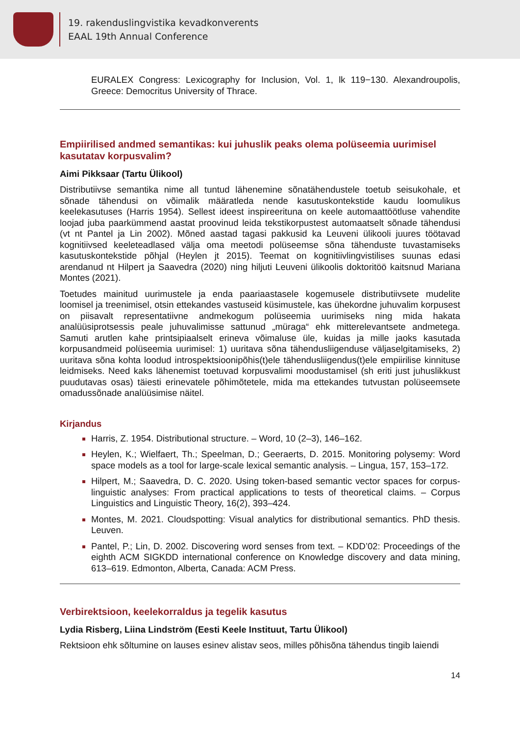19. rakenduslingvistika kevadkonverents
EAAL 19th Annual Conference
EURALEX Congress: Lexicography for Inclusion, Vol. 1, lk 119−130. Alexandroupolis, Greece: Democritus University of Thrace.
Empiirilised andmed semantikas: kui juhuslik peaks olema polüseemia uurimisel kasutatav korpusvalim?
Aimi Pikksaar (Tartu Ülikool)
Distributiivse semantika nime all tuntud lähenemine sõnatähendustele toetub seisukohale, et sõnade tähendusi on võimalik määratleda nende kasutuskontekstide kaudu loomulikus keelekasutuses (Harris 1954). Sellest ideest inspireerituna on keele automaattöötluse vahendite loojad juba paarkümmend aastat proovinud leida tekstikorpustest automaatselt sõnade tähendusi (vt nt Pantel ja Lin 2002). Mõned aastad tagasi pakkusid ka Leuveni ülikooli juures töötavad kognitiivsed keeleteadlased välja oma meetodi polüseemse sõna tähenduste tuvastamiseks kasutuskontekstide põhjal (Heylen jt 2015). Teemat on kognitiivlingvistilises suunas edasi arendanud nt Hilpert ja Saavedra (2020) ning hiljuti Leuveni ülikoolis doktoritöö kaitsnud Mariana Montes (2021).
Toetudes mainitud uurimustele ja enda paariaastasele kogemusele distributiivsete mudelite loomisel ja treenimisel, otsin ettekandes vastuseid küsimustele, kas ühekordne juhuvalim korpusest on piisavalt representatiivne andmekogum polüseemia uurimiseks ning mida hakata analüüsiprotsessis peale juhuvalimisse sattunud „müraga“ ehk mitterelevantsete andmetega. Samuti arutlen kahe printsipiaalselt erineva võimaluse üle, kuidas ja mille jaoks kasutada korpusandmeid polüseemia uurimisel: 1) uuritava sõna tähendusliigenduse väljaselgitamiseks, 2) uuritava sõna kohta loodud introspektsioonipõhis(t)ele tähendusliigendus(t)ele empiirilise kinnituse leidmiseks. Need kaks lähenemist toetuvad korpusvalimi moodustamisel (sh eriti just juhuslikkust puudutavas osas) täiesti erinevatele põhimõtetele, mida ma ettekandes tutvustan polüseemsete omadussõnade analüüsimise näitel.
Kirjandus
Harris, Z. 1954. Distributional structure. – Word, 10 (2–3), 146–162.
Heylen, K.; Wielfaert, Th.; Speelman, D.; Geeraerts, D. 2015. Monitoring polysemy: Word space models as a tool for large-scale lexical semantic analysis. – Lingua, 157, 153–172.
Hilpert, M.; Saavedra, D. C. 2020. Using token-based semantic vector spaces for corpus-linguistic analyses: From practical applications to tests of theoretical claims. – Corpus Linguistics and Linguistic Theory, 16(2), 393–424.
Montes, M. 2021. Cloudspotting: Visual analytics for distributional semantics. PhD thesis. Leuven.
Pantel, P.; Lin, D. 2002. Discovering word senses from text. – KDD’02: Proceedings of the eighth ACM SIGKDD international conference on Knowledge discovery and data mining, 613–619. Edmonton, Alberta, Canada: ACM Press.
Verbirektsioon, keelekorraldus ja tegelik kasutus
Lydia Risberg, Liina Lindström (Eesti Keele Instituut, Tartu Ülikool)
Rektsioon ehk sõltumine on lauses esinev alistav seos, milles põhisõna tähendus tingib laiendi
14